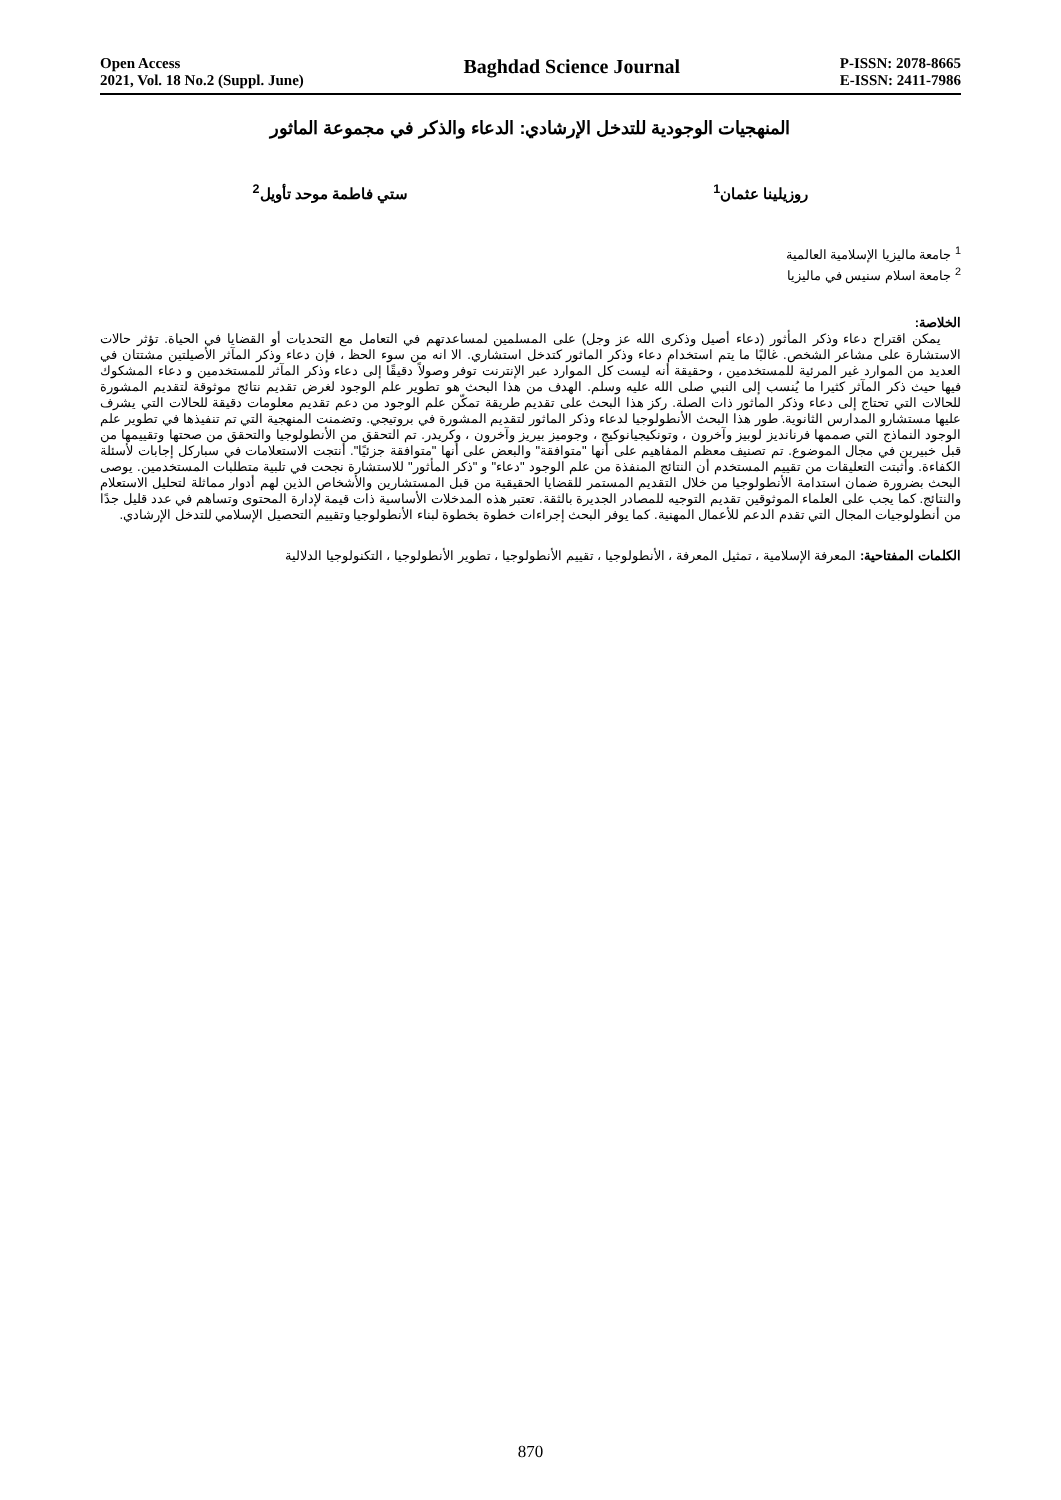Open Access
2021, Vol. 18 No.2 (Suppl. June)
Baghdad Science Journal
P-ISSN: 2078-8665
E-ISSN: 2411-7986
المنهجيات الوجودية للتدخل الإرشادي: الدعاء والذكر في مجموعة الماثور
روزيلينا عثمان<sup>1</sup> ستي فاطمة موحد تأويل<sup>2</sup>
<sup>1</sup> جامعة ماليزيا الإسلامية العالمية
<sup>2</sup> جامعة اسلام سنيس في ماليزيا
الخلاصة:
يمكن اقتراح دعاء وذكر المأثور (دعاء أصيل وذكرى الله عز وجل) على المسلمين لمساعدتهم في التعامل مع التحديات أو القضايا في الحياة. تؤثر حالات الاستشارة على مشاعر الشخص. غالبًا ما يتم استخدام دعاء وذكر الماثور كتدخل استشاري. الا انه من سوء الحظ ، فإن دعاء وذكر المآثر الأصيلتين مشتتان في العديد من الموارد غير المرئية للمستخدمين ، وحقيقة أنه ليست كل الموارد عبر الإنترنت توفر وصولاً دقيقًا إلى دعاء وذكر المآثر للمستخدمين و دعاء المشكوك فيها حيث ذكر المآثر كثيرا ما يُنسب إلى النبي صلى الله عليه وسلم. الهدف من هذا البحث هو تطوير علم الوجود لغرض تقديم نتائج موثوقة لتقديم المشورة للحالات التي تحتاج إلى دعاء وذكر الماثور ذات الصلة. ركز هذا البحث على تقديم طريقة تمكّن علم الوجود من دعم تقديم معلومات دقيقة للحالات التي يشرف عليها مستشارو المدارس الثانوية. طور هذا البحث الأنطولوجيا لدعاء وذكر الماثور لتقديم المشورة في بروتيجي. وتضمنت المنهجية التي تم تنفيذها في تطوير علم الوجود النماذج التي صممها فرنانديز لوبيز وآخرون ، وتونكيجيانوكيج ، وجوميز بيريز وآخرون ، وكريدر. تم التحقق من الأنطولوجيا والتحقق من صحتها وتقييمها من قبل خبيرين في مجال الموضوع. تم تصنيف معظم المفاهيم على أنها "متوافقة" والبعض على أنها "متوافقة جزئيًا". أنتجت الاستعلامات في سباركل إجابات لأسئلة الكفاءة. وأثبتت التعليقات من تقييم المستخدم أن النتائج المنفذة من علم الوجود "دعاء" و "ذكر المأثور" للاستشارة نجحت في تلبية متطلبات المستخدمين. يوصى البحث بضرورة ضمان استدامة الأنطولوجيا من خلال التقديم المستمر للقضايا الحقيقية من قبل المستشارين والأشخاص الذين لهم أدوار مماثلة لتحليل الاستعلام والنتائج. كما يجب على العلماء الموثوقين تقديم التوجيه للمصادر الجديرة بالثقة. تعتبر هذه المدخلات الأساسية ذات قيمة لإدارة المحتوى وتساهم في عدد قليل جدًا من أنطولوجيات المجال التي تقدم الدعم للأعمال المهنية. كما يوفر البحث إجراءات خطوة بخطوة لبناء الأنطولوجيا وتقييم التحصيل الإسلامي للتدخل الإرشادي.
الكلمات المفتاحية: المعرفة الإسلامية ، تمثيل المعرفة ، الأنطولوجيا ، تقييم الأنطولوجيا ، تطوير الأنطولوجيا ، التكنولوجيا الدلالية
870